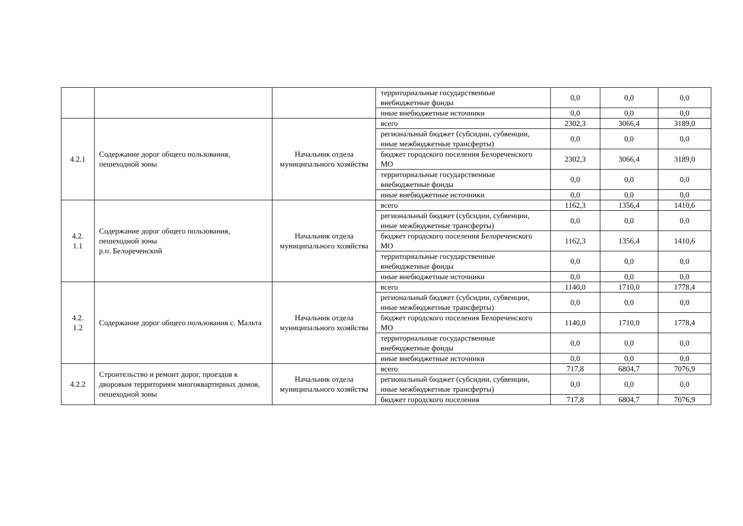| | | | территориальные государственные внебюджетные фонды | 0,0 | 0,0 | 0,0 |
| | | | иные внебюджетные источники | 0,0 | 0,0 | 0,0 |
| 4.2.1 | Содержание дорог общего пользования, пешеходной зоны | Начальник отдела муниципального хозяйства | всего | 2302,3 | 3066,4 | 3189,0 |
| | | | региональный бюджет (субсидии, субвенции, иные межбюджетные трансферты) | 0,0 | 0,0 | 0,0 |
| | | | бюджет городского поселения Белореченского МО | 2302,3 | 3066,4 | 3189,0 |
| | | | территориальные государственные внебюджетные фонды | 0,0 | 0,0 | 0,0 |
| | | | иные внебюджетные источники | 0,0 | 0,0 | 0,0 |
| 4.2. 1.1 | Содержание дорог общего пользования, пешеходной зоны р.п. Белореченский | Начальник отдела муниципального хозяйства | всего | 1162,3 | 1356,4 | 1410,6 |
| | | | региональный бюджет (субсидии, субвенции, иные межбюджетные трансферты) | 0,0 | 0,0 | 0,0 |
| | | | бюджет городского поселения Белореченского МО | 1162,3 | 1356,4 | 1410,6 |
| | | | территориальные государственные внебюджетные фонды | 0,0 | 0,0 | 0,0 |
| | | | иные внебюджетные источники | 0,0 | 0,0 | 0,0 |
| 4.2. 1.2 | Содержание дорог общего пользования с. Мальта | Начальник отдела муниципального хозяйства | всего | 1140,0 | 1710,0 | 1778,4 |
| | | | региональный бюджет (субсидии, субвенции, иные межбюджетные трансферты) | 0,0 | 0,0 | 0,0 |
| | | | бюджет городского поселения Белореченского МО | 1140,0 | 1710,0 | 1778,4 |
| | | | территориальные государственные внебюджетные фонды | 0,0 | 0,0 | 0,0 |
| | | | иные внебюджетные источники | 0,0 | 0,0 | 0,0 |
| 4.2.2 | Строительство и ремонт дорог, проездов к дворовым территориям многоквартирных домов, пешеходной зоны | Начальник отдела муниципального хозяйства | всего | 717,8 | 6804,7 | 7076,9 |
| | | | региональный бюджет (субсидии, субвенции, иные межбюджетные трансферты) | 0,0 | 0,0 | 0,0 |
| | | | бюджет городского поселения | 717,8 | 6804,7 | 7076,9 |